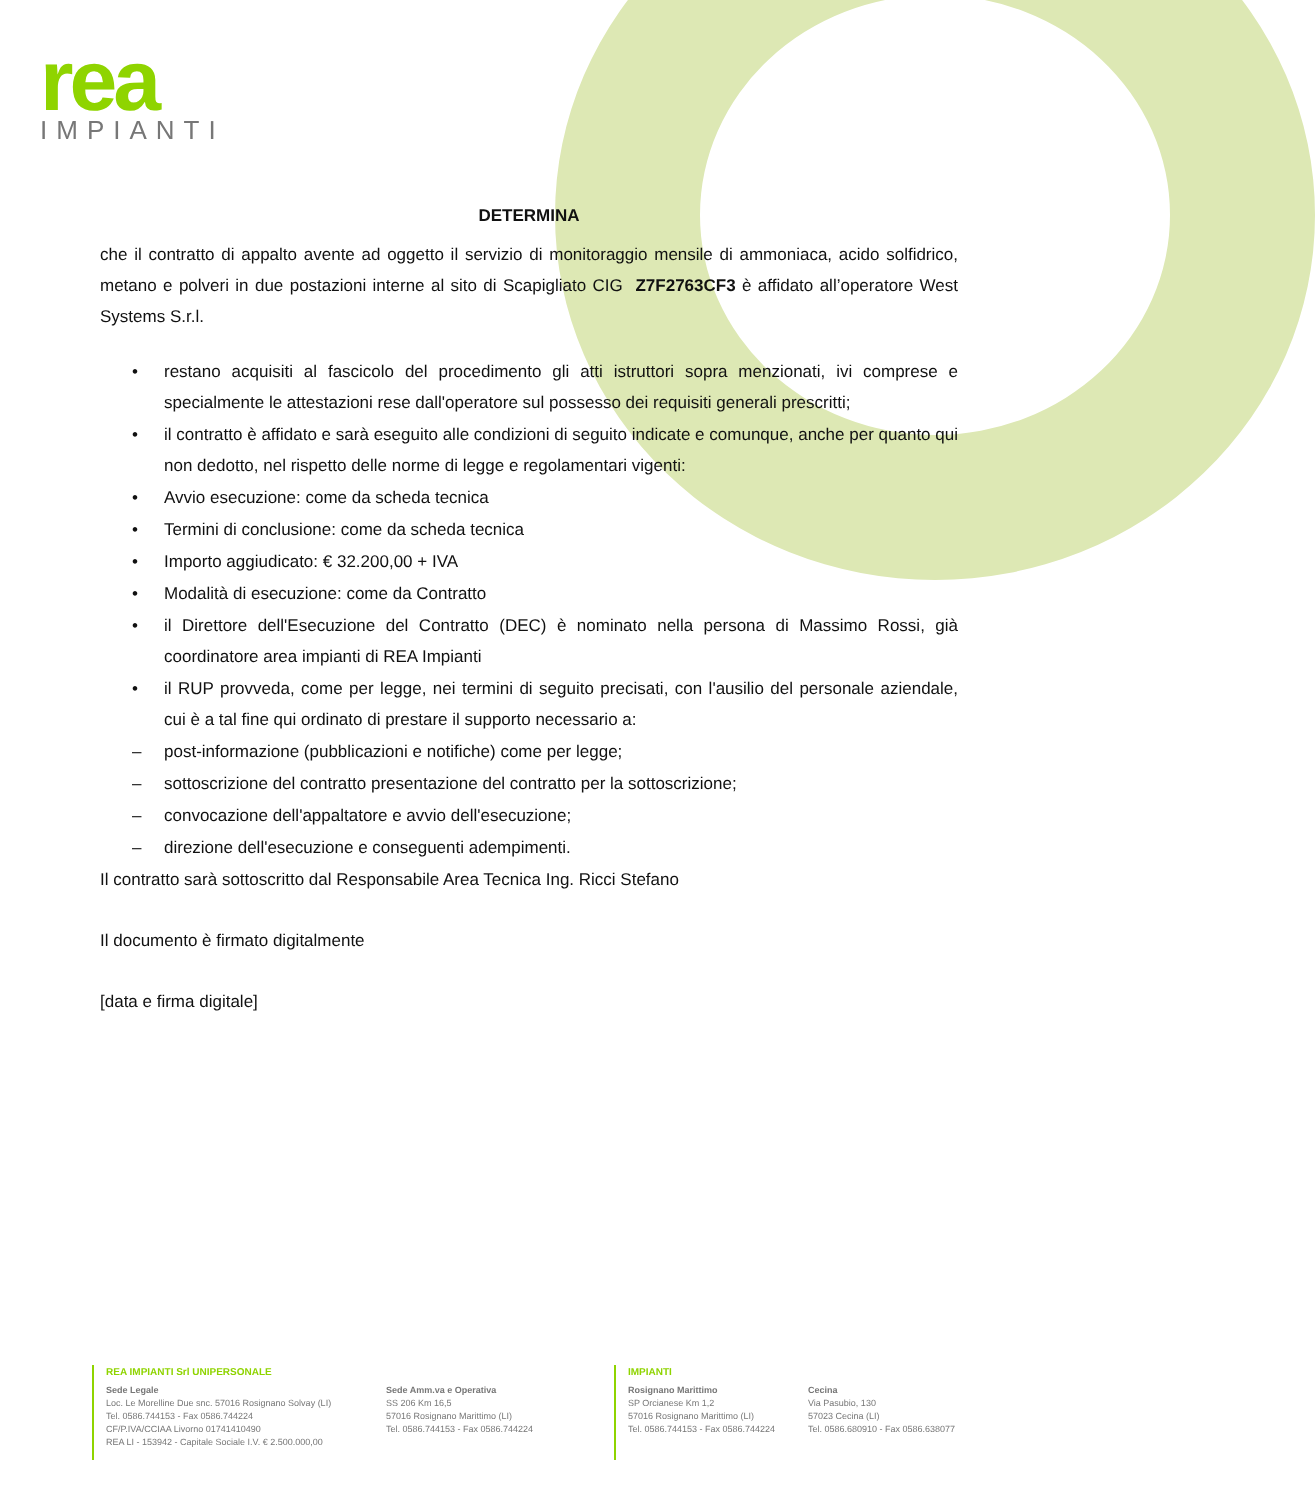rea
IMPIANTI
DETERMINA
che il contratto di appalto avente ad oggetto il servizio di monitoraggio mensile di ammoniaca, acido solfidrico, metano e polveri in due postazioni interne al sito di Scapigliato CIG Z7F2763CF3 è affidato all’operatore West Systems S.r.l.
• restano acquisiti al fascicolo del procedimento gli atti istruttori sopra menzionati, ivi comprese e specialmente le attestazioni rese dall'operatore sul possesso dei requisiti generali prescritti;
• il contratto è affidato e sarà eseguito alle condizioni di seguito indicate e comunque, anche per quanto qui non dedotto, nel rispetto delle norme di legge e regolamentari vigenti:
• Avvio esecuzione: come da scheda tecnica
• Termini di conclusione: come da scheda tecnica
• Importo aggiudicato: € 32.200,00 + IVA
• Modalità di esecuzione: come da Contratto
• il Direttore dell'Esecuzione del Contratto (DEC) è nominato nella persona di Massimo Rossi, già coordinatore area impianti di REA Impianti
• il RUP provveda, come per legge, nei termini di seguito precisati, con l'ausilio del personale aziendale, cui è a tal fine qui ordinato di prestare il supporto necessario a:
– post-informazione (pubblicazioni e notifiche) come per legge;
– sottoscrizione del contratto presentazione del contratto per la sottoscrizione;
– convocazione dell'appaltatore e avvio dell'esecuzione;
– direzione dell'esecuzione e conseguenti adempimenti.
Il contratto sarà sottoscritto dal Responsabile Area Tecnica Ing. Ricci Stefano
Il documento è firmato digitalmente
[data e firma digitale]
REA IMPIANTI Srl UNIPERSONALE
Sede Legale
Loc. Le Morelline Due snc. 57016 Rosignano Solvay (LI)
Tel. 0586.744153 - Fax 0586.744224
CF/P.IVA/CCIAA Livorno 01741410490
REA LI - 153942 - Capitale Sociale I.V. € 2.500.000,00
Sede Amm.va e Operativa
SS 206 Km 16,5
57016 Rosignano Marittimo (LI)
Tel. 0586.744153 - Fax 0586.744224
IMPIANTI
Rosignano Marittimo
SP Orcianese Km 1,2
57016 Rosignano Marittimo (LI)
Tel. 0586.744153 - Fax 0586.744224
Cecina
Via Pasubio, 130
57023 Cecina (LI)
Tel. 0586.680910 - Fax 0586.638077